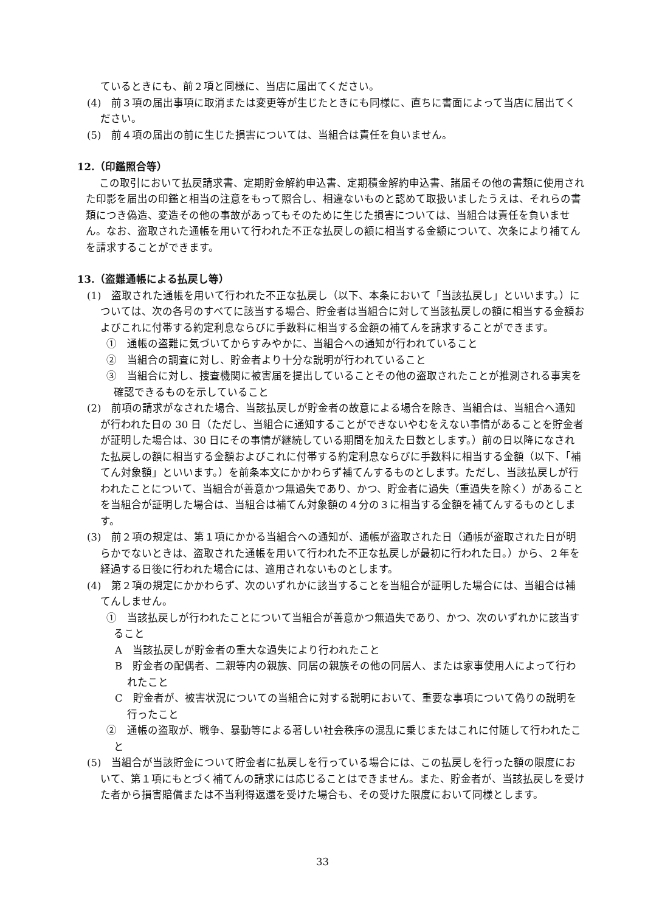ているときにも、前２項と同様に、当店に届出てください。
(4)　前３項の届出事項に取消または変更等が生じたときにも同様に、直ちに書面によって当店に届出てください。
(5)　前４項の届出の前に生じた損害については、当組合は責任を負いません。
12.（印鑑照合等）
この取引において払戻請求書、定期貯金解約申込書、定期積金解約申込書、諸届その他の書類に使用された印影を届出の印鑑と相当の注意をもって照合し、相違ないものと認めて取扱いましたうえは、それらの書類につき偽造、変造その他の事故があってもそのために生じた損害については、当組合は責任を負いません。なお、盗取された通帳を用いて行われた不正な払戻しの額に相当する金額について、次条により補てんを請求することができます。
13.（盗難通帳による払戻し等）
(1)　盗取された通帳を用いて行われた不正な払戻し（以下、本条において「当該払戻し」といいます。）については、次の各号のすべてに該当する場合、貯金者は当組合に対して当該払戻しの額に相当する金額およびこれに付帯する約定利息ならびに手数料に相当する金額の補てんを請求することができます。
①　通帳の盗難に気づいてからすみやかに、当組合への通知が行われていること
②　当組合の調査に対し、貯金者より十分な説明が行われていること
③　当組合に対し、捜査機関に被害届を提出していることその他の盗取されたことが推測される事実を確認できるものを示していること
(2)　前項の請求がなされた場合、当該払戻しが貯金者の故意による場合を除き、当組合は、当組合へ通知が行われた日の 30 日（ただし、当組合に通知することができないやむをえない事情があることを貯金者が証明した場合は、30 日にその事情が継続している期間を加えた日数とします。）前の日以降になされた払戻しの額に相当する金額およびこれに付帯する約定利息ならびに手数料に相当する金額（以下、「補てん対象額」といいます。）を前条本文にかかわらず補てんするものとします。ただし、当該払戻しが行われたことについて、当組合が善意かつ無過失であり、かつ、貯金者に過失（重過失を除く）があることを当組合が証明した場合は、当組合は補てん対象額の４分の３に相当する金額を補てんするものとします。
(3)　前２項の規定は、第１項にかかる当組合への通知が、通帳が盗取された日（通帳が盗取された日が明らかでないときは、盗取された通帳を用いて行われた不正な払戻しが最初に行われた日。）から、２年を経過する日後に行われた場合には、適用されないものとします。
(4)　第２項の規定にかかわらず、次のいずれかに該当することを当組合が証明した場合には、当組合は補てんしません。
①　当該払戻しが行われたことについて当組合が善意かつ無過失であり、かつ、次のいずれかに該当すること
A　当該払戻しが貯金者の重大な過失により行われたこと
B　貯金者の配偶者、二親等内の親族、同居の親族その他の同居人、または家事使用人によって行われたこと
C　貯金者が、被害状況についての当組合に対する説明において、重要な事項について偽りの説明を行ったこと
②　通帳の盗取が、戦争、暴動等による著しい社会秩序の混乱に乗じまたはこれに付随して行われたこと
(5)　当組合が当該貯金について貯金者に払戻しを行っている場合には、この払戻しを行った額の限度において、第１項にもとづく補てんの請求には応じることはできません。また、貯金者が、当該払戻しを受けた者から損害賠償または不当利得返還を受けた場合も、その受けた限度において同様とします。
33